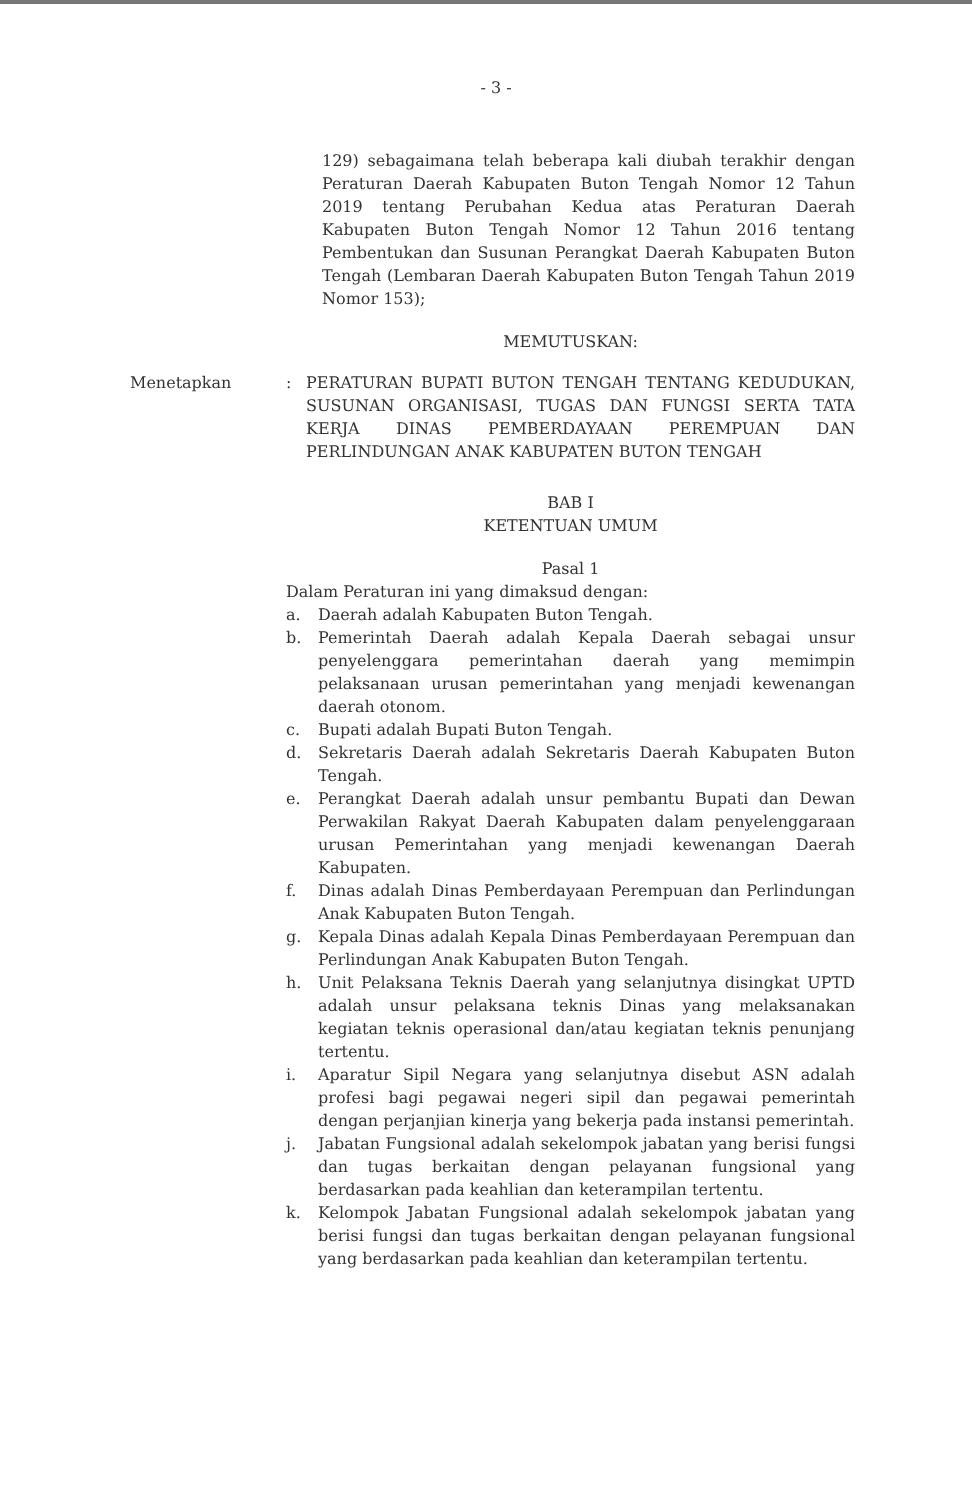- 3 -
129) sebagaimana telah beberapa kali diubah terakhir dengan Peraturan Daerah Kabupaten Buton Tengah Nomor 12 Tahun 2019 tentang Perubahan Kedua atas Peraturan Daerah Kabupaten Buton Tengah Nomor 12 Tahun 2016 tentang Pembentukan dan Susunan Perangkat Daerah Kabupaten Buton Tengah (Lembaran Daerah Kabupaten Buton Tengah Tahun 2019 Nomor 153);
MEMUTUSKAN:
Menetapkan : PERATURAN BUPATI BUTON TENGAH TENTANG KEDUDUKAN, SUSUNAN ORGANISASI, TUGAS DAN FUNGSI SERTA TATA KERJA DINAS PEMBERDAYAAN PEREMPUAN DAN PERLINDUNGAN ANAK KABUPATEN BUTON TENGAH
BAB I
KETENTUAN UMUM
Pasal 1
Dalam Peraturan ini yang dimaksud dengan:
a. Daerah adalah Kabupaten Buton Tengah.
b. Pemerintah Daerah adalah Kepala Daerah sebagai unsur penyelenggara pemerintahan daerah yang memimpin pelaksanaan urusan pemerintahan yang menjadi kewenangan daerah otonom.
c. Bupati adalah Bupati Buton Tengah.
d. Sekretaris Daerah adalah Sekretaris Daerah Kabupaten Buton Tengah.
e. Perangkat Daerah adalah unsur pembantu Bupati dan Dewan Perwakilan Rakyat Daerah Kabupaten dalam penyelenggaraan urusan Pemerintahan yang menjadi kewenangan Daerah Kabupaten.
f. Dinas adalah Dinas Pemberdayaan Perempuan dan Perlindungan Anak Kabupaten Buton Tengah.
g. Kepala Dinas adalah Kepala Dinas Pemberdayaan Perempuan dan Perlindungan Anak Kabupaten Buton Tengah.
h. Unit Pelaksana Teknis Daerah yang selanjutnya disingkat UPTD adalah unsur pelaksana teknis Dinas yang melaksanakan kegiatan teknis operasional dan/atau kegiatan teknis penunjang tertentu.
i. Aparatur Sipil Negara yang selanjutnya disebut ASN adalah profesi bagi pegawai negeri sipil dan pegawai pemerintah dengan perjanjian kinerja yang bekerja pada instansi pemerintah.
j. Jabatan Fungsional adalah sekelompok jabatan yang berisi fungsi dan tugas berkaitan dengan pelayanan fungsional yang berdasarkan pada keahlian dan keterampilan tertentu.
k. Kelompok Jabatan Fungsional adalah sekelompok jabatan yang berisi fungsi dan tugas berkaitan dengan pelayanan fungsional yang berdasarkan pada keahlian dan keterampilan tertentu.